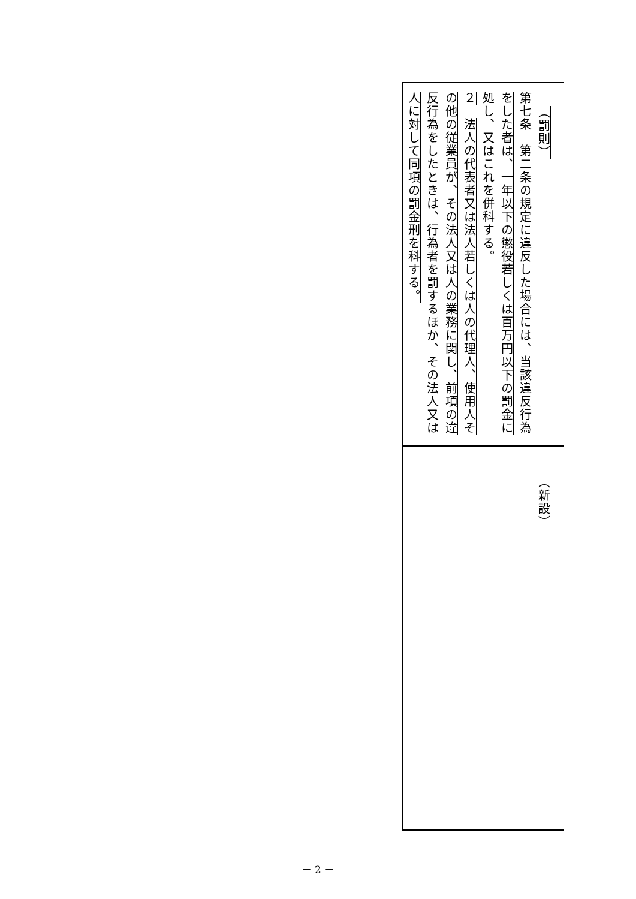| （罰則） 第七条 第二条の規定に違反した場合には、当該違反行為をした者は、一年以下の懲役若しくは百万円以下の罰金に処し、又はこれを併科する。 ２ 法人の代表者又は法人若しくは人の代理人、使用人その他の従業員が、その法人又は人の業務に関し、前項の違反行為をしたときは、行為者を罰するほか、その法人又は人に対して同項の罰金刑を科する。 |
| （新設） |
－ 2 －